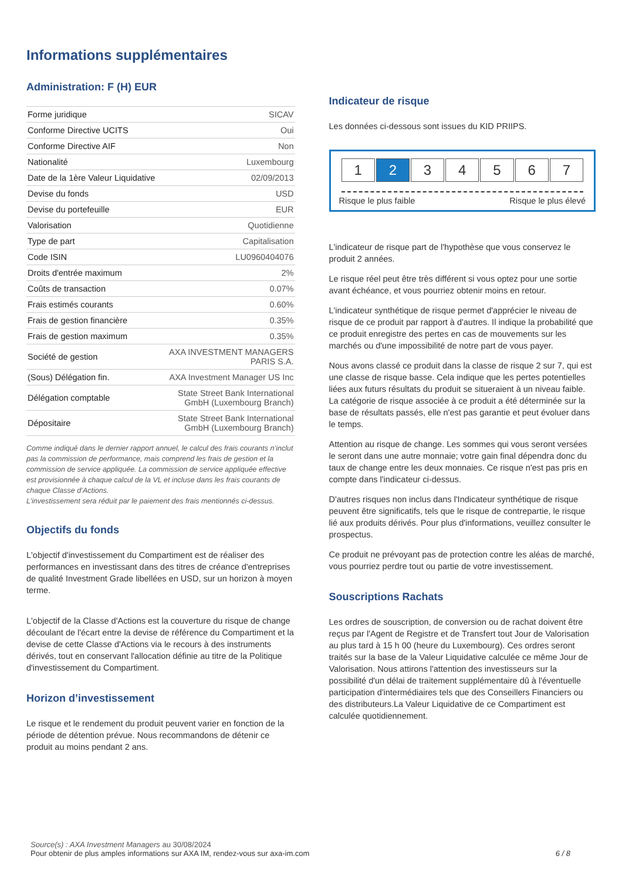Informations supplémentaires
Administration: F (H) EUR
| Forme juridique | SICAV |
| Conforme Directive UCITS | Oui |
| Conforme Directive AIF | Non |
| Nationalité | Luxembourg |
| Date de la 1ère Valeur Liquidative | 02/09/2013 |
| Devise du fonds | USD |
| Devise du portefeuille | EUR |
| Valorisation | Quotidienne |
| Type de part | Capitalisation |
| Code ISIN | LU0960404076 |
| Droits d'entrée maximum | 2% |
| Coûts de transaction | 0.07% |
| Frais estimés courants | 0.60% |
| Frais de gestion financière | 0.35% |
| Frais de gestion maximum | 0.35% |
| Société de gestion | AXA INVESTMENT MANAGERS PARIS S.A. |
| (Sous) Délégation fin. | AXA Investment Manager US Inc |
| Délégation comptable | State Street Bank International GmbH (Luxembourg Branch) |
| Dépositaire | State Street Bank International GmbH (Luxembourg Branch) |
Comme indiqué dans le dernier rapport annuel, le calcul des frais courants n’inclut pas la commission de performance, mais comprend les frais de gestion et la commission de service appliquée. La commission de service appliquée effective est provisionnée à chaque calcul de la VL et incluse dans les frais courants de chaque Classe d’Actions.
L’investissement sera réduit par le paiement des frais mentionnés ci-dessus.
Objectifs du fonds
L'objectif d'investissement du Compartiment est de réaliser des performances en investissant dans des titres de créance d'entreprises de qualité Investment Grade libellées en USD, sur un horizon à moyen terme.
L'objectif de la Classe d'Actions est la couverture du risque de change découlant de l'écart entre la devise de référence du Compartiment et la devise de cette Classe d'Actions via le recours à des instruments dérivés, tout en conservant l'allocation définie au titre de la Politique d'investissement du Compartiment.
Horizon d’investissement
Le risque et le rendement du produit peuvent varier en fonction de la période de détention prévue. Nous recommandons de détenir ce produit au moins pendant 2 ans.
Indicateur de risque
Les données ci-dessous sont issues du KID PRIIPS.
1 2 3 4 5 6 7
Risque le plus faible Risque le plus élevé
L'indicateur de risque part de l'hypothèse que vous conservez le produit 2 années.
Le risque réel peut être très différent si vous optez pour une sortie avant échéance, et vous pourriez obtenir moins en retour.
L'indicateur synthétique de risque permet d'apprécier le niveau de risque de ce produit par rapport à d'autres. Il indique la probabilité que ce produit enregistre des pertes en cas de mouvements sur les marchés ou d'une impossibilité de notre part de vous payer.
Nous avons classé ce produit dans la classe de risque 2 sur 7, qui est une classe de risque basse. Cela indique que les pertes potentielles liées aux futurs résultats du produit se situeraient à un niveau faible. La catégorie de risque associée à ce produit a été déterminée sur la base de résultats passés, elle n'est pas garantie et peut évoluer dans le temps.
Attention au risque de change. Les sommes qui vous seront versées le seront dans une autre monnaie; votre gain final dépendra donc du taux de change entre les deux monnaies. Ce risque n'est pas pris en compte dans l'indicateur ci-dessus.
D'autres risques non inclus dans l'Indicateur synthétique de risque peuvent être significatifs, tels que le risque de contrepartie, le risque lié aux produits dérivés. Pour plus d'informations, veuillez consulter le prospectus.
Ce produit ne prévoyant pas de protection contre les aléas de marché, vous pourriez perdre tout ou partie de votre investissement.
Souscriptions Rachats
Les ordres de souscription, de conversion ou de rachat doivent être reçus par l'Agent de Registre et de Transfert tout Jour de Valorisation au plus tard à 15 h 00 (heure du Luxembourg). Ces ordres seront traités sur la base de la Valeur Liquidative calculée ce même Jour de Valorisation. Nous attirons l'attention des investisseurs sur la possibilité d'un délai de traitement supplémentaire dû à l'éventuelle participation d'intermédiaires tels que des Conseillers Financiers ou des distributeurs.La Valeur Liquidative de ce Compartiment est calculée quotidiennement.
Source(s) : AXA Investment Managers au 30/08/2024
Pour obtenir de plus amples informations sur AXA IM, rendez-vous sur axa-im.com 6 / 8